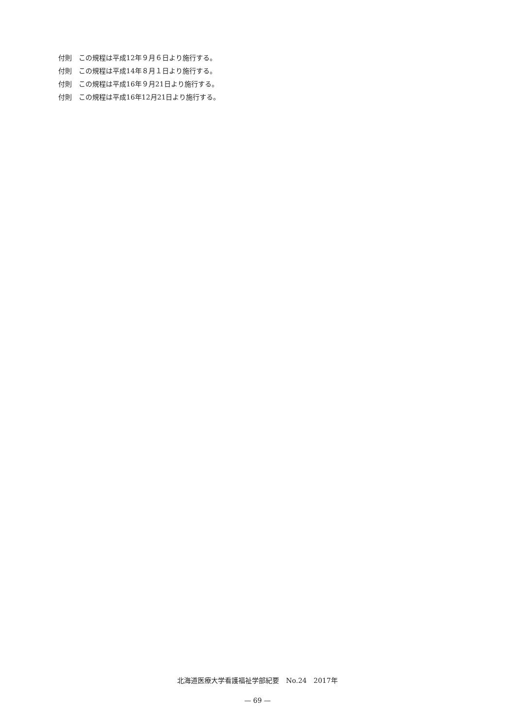付則　この規程は平成12年９月６日より施行する。
付則　この規程は平成14年８月１日より施行する。
付則　この規程は平成16年９月21日より施行する。
付則　この規程は平成16年12月21日より施行する。
北海道医療大学看護福祉学部紀要　No.24　2017年
— 69 —